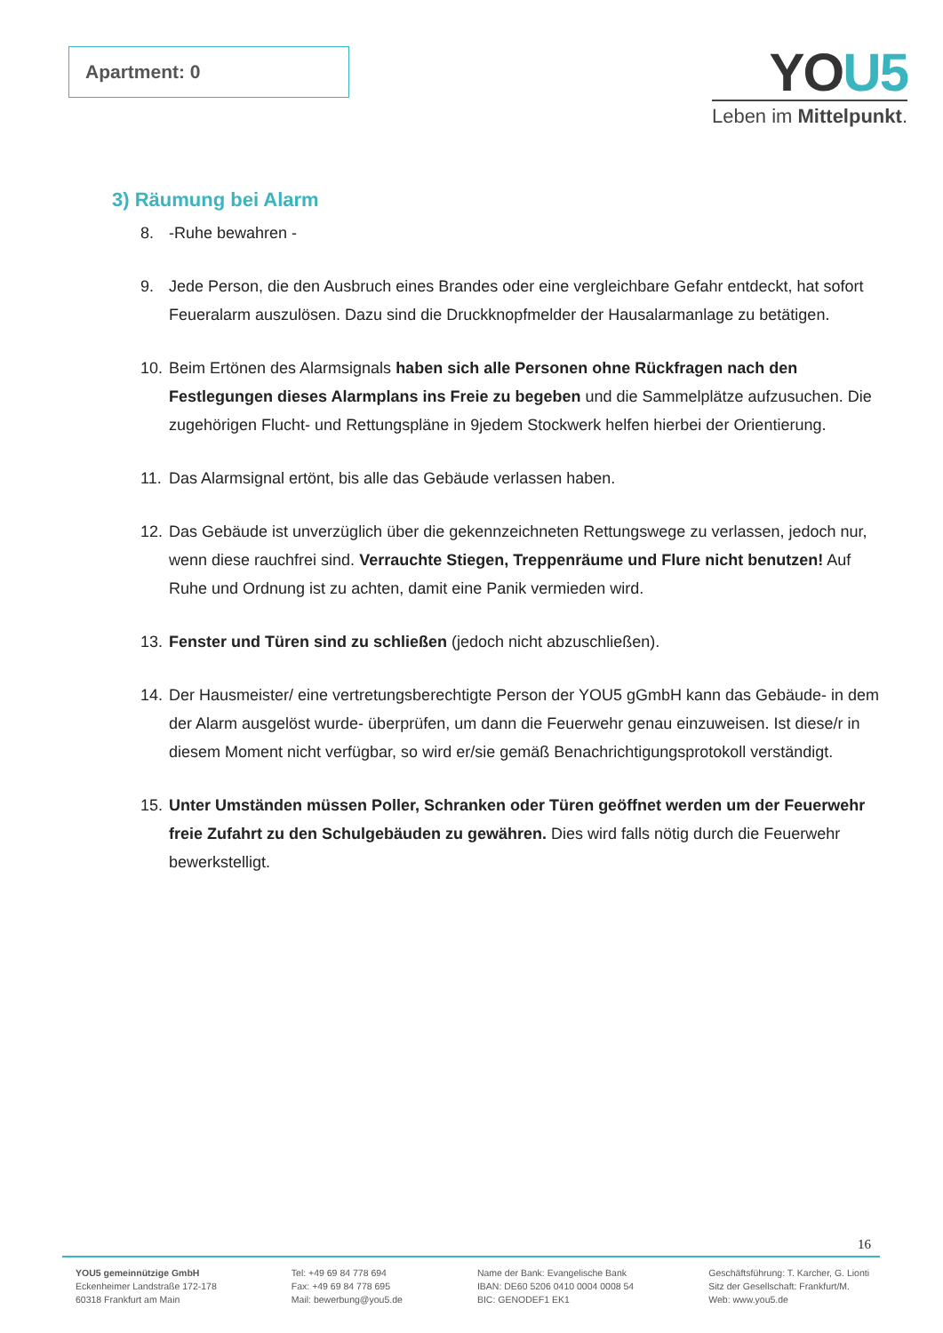Apartment: 0
YOU5
Leben im Mittelpunkt.
3) Räumung bei Alarm
8. -Ruhe bewahren -
9. Jede Person, die den Ausbruch eines Brandes oder eine vergleichbare Gefahr entdeckt, hat sofort Feueralarm auszulösen. Dazu sind die Druckknopfmelder der Hausalarmanlage zu betätigen.
10. Beim Ertönen des Alarmsignals haben sich alle Personen ohne Rückfragen nach den Festlegungen dieses Alarmplans ins Freie zu begeben und die Sammelplätze aufzusuchen. Die zugehörigen Flucht- und Rettungspläne in 9jedem Stockwerk helfen hierbei der Orientierung.
11. Das Alarmsignal ertönt, bis alle das Gebäude verlassen haben.
12. Das Gebäude ist unverzüglich über die gekennzeichneten Rettungswege zu verlassen, jedoch nur, wenn diese rauchfrei sind. Verrauchte Stiegen, Treppenräume und Flure nicht benutzen! Auf Ruhe und Ordnung ist zu achten, damit eine Panik vermieden wird.
13. Fenster und Türen sind zu schließen (jedoch nicht abzuschließen).
14. Der Hausmeister/ eine vertretungsberechtigte Person der YOU5 gGmbH kann das Gebäude- in dem der Alarm ausgelöst wurde- überprüfen, um dann die Feuerwehr genau einzuweisen. Ist diese/r in diesem Moment nicht verfügbar, so wird er/sie gemäß Benachrichtigungsprotokoll verständigt.
15. Unter Umständen müssen Poller, Schranken oder Türen geöffnet werden um der Feuerwehr freie Zufahrt zu den Schulgebäuden zu gewähren. Dies wird falls nötig durch die Feuerwehr bewerkstelligt.
16
YOU5 gemeinnützige GmbH
Eckenheimer Landstraße 172-178
60318 Frankfurt am Main
Tel: +49 69 84 778 694
Fax: +49 69 84 778 695
Mail: bewerbung@you5.de
Name der Bank: Evangelische Bank
IBAN: DE60 5206 0410 0004 0008 54
BIC: GENODEF1 EK1
Geschäftsführung: T. Karcher, G. Lionti
Sitz der Gesellschaft: Frankfurt/M.
Web: www.you5.de